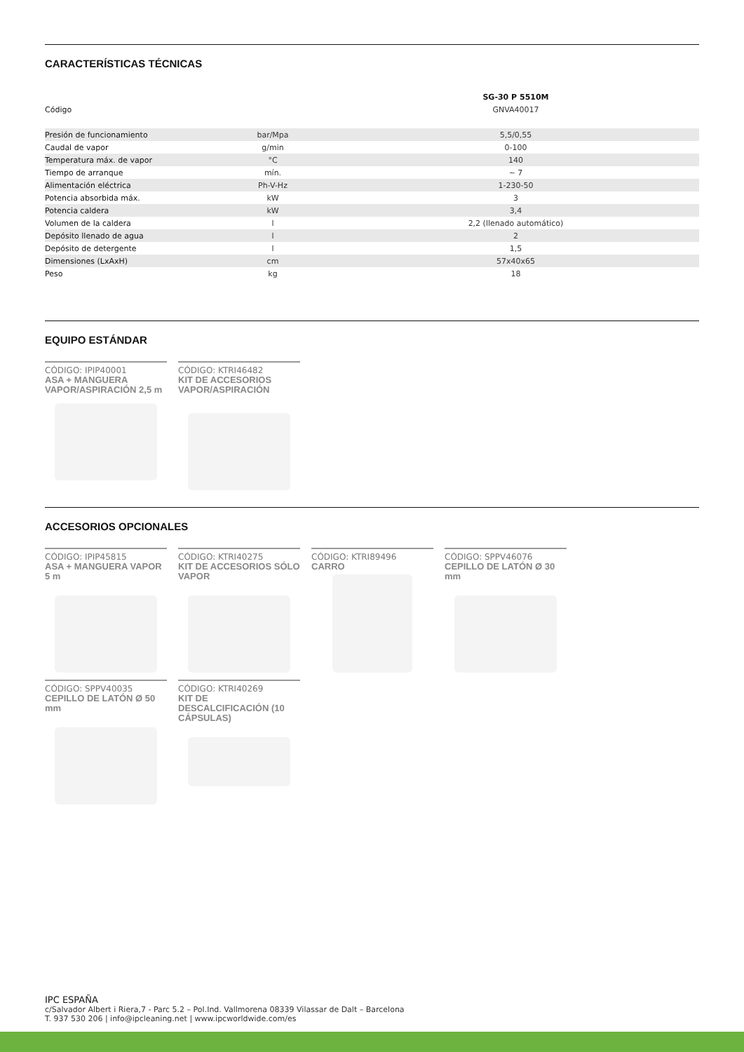CARACTERÍSTICAS TÉCNICAS
| | | SG-30 P 5510M |
| --- | --- | --- |
| Código | | GNVA40017 |
| Presión de funcionamiento | bar/Mpa | 5,5/0,55 |
| Caudal de vapor | g/min | 0-100 |
| Temperatura máx. de vapor | °C | 140 |
| Tiempo de arranque | mín. | ~ 7 |
| Alimentación eléctrica | Ph-V-Hz | 1-230-50 |
| Potencia absorbida máx. | kW | 3 |
| Potencia caldera | kW | 3,4 |
| Volumen de la caldera | l | 2,2 (llenado automático) |
| Depósito llenado de agua | l | 2 |
| Depósito de detergente | l | 1,5 |
| Dimensiones (LxAxH) | cm | 57x40x65 |
| Peso | kg | 18 |
EQUIPO ESTÁNDAR
CÓDIGO: IPIP40001
ASA + MANGUERA VAPOR/ASPIRACIÓN 2,5 m
CÓDIGO: KTRI46482
KIT DE ACCESORIOS VAPOR/ASPIRACIÓN
ACCESORIOS OPCIONALES
CÓDIGO: IPIP45815
ASA + MANGUERA VAPOR 5 m
CÓDIGO: KTRI40275
KIT DE ACCESORIOS SÓLO VAPOR
CÓDIGO: KTRI89496
CARRO
CÓDIGO: SPPV46076
CEPILLO DE LATÓN Ø 30 mm
CÓDIGO: SPPV40035
CEPILLO DE LATÓN Ø 50 mm
CÓDIGO: KTRI40269
KIT DE DESCALCIFICACIÓN (10 CÁPSULAS)
IPC ESPAÑA
c/Salvador Albert i Riera,7 - Parc 5.2 – Pol.Ind. Vallmorena 08339 Vilassar de Dalt – Barcelona
T. 937 530 206 | info@ipcleaning.net | www.ipcworldwide.com/es